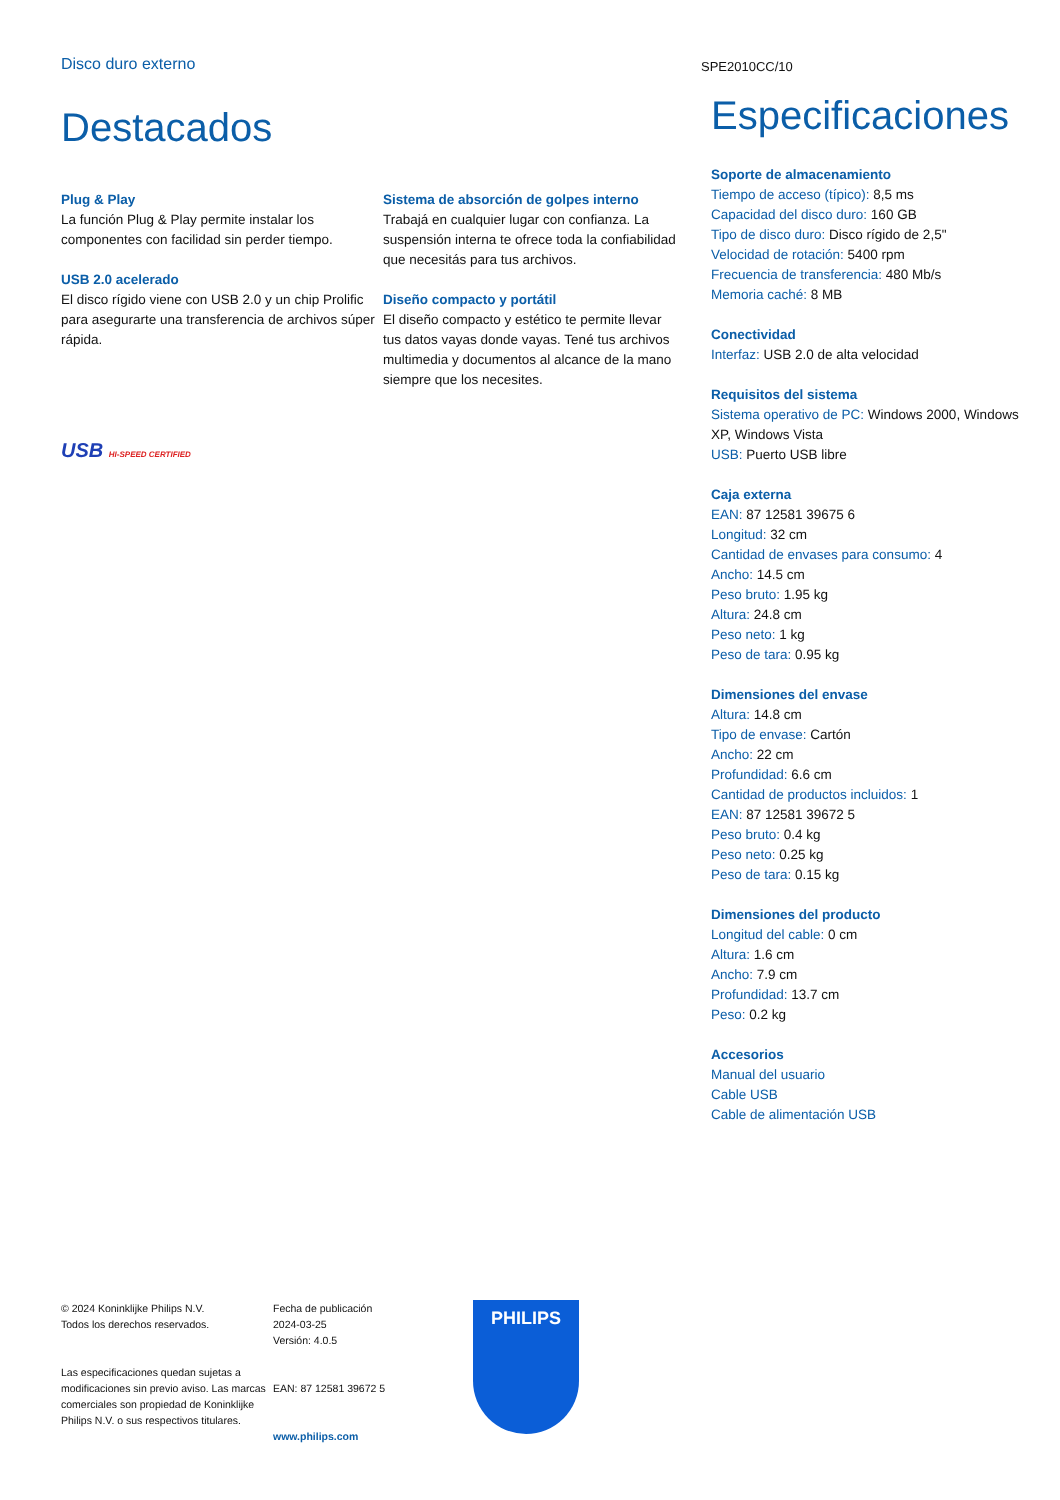Disco duro externo
SPE2010CC/10
Destacados
Plug & Play
La función Plug & Play permite instalar los componentes con facilidad sin perder tiempo.
USB 2.0 acelerado
El disco rígido viene con USB 2.0 y un chip Prolific para asegurarte una transferencia de archivos súper rápida.
USB HI-SPEED CERTIFIED
Sistema de absorción de golpes interno
Trabajá en cualquier lugar con confianza. La suspensión interna te ofrece toda la confiabilidad que necesitás para tus archivos.
Diseño compacto y portátil
El diseño compacto y estético te permite llevar tus datos vayas donde vayas. Tené tus archivos multimedia y documentos al alcance de la mano siempre que los necesites.
Especificaciones
Soporte de almacenamiento
Tiempo de acceso (típico): 8,5 ms
Capacidad del disco duro: 160 GB
Tipo de disco duro: Disco rígido de 2,5"
Velocidad de rotación: 5400 rpm
Frecuencia de transferencia: 480 Mb/s
Memoria caché: 8 MB
Conectividad
Interfaz: USB 2.0 de alta velocidad
Requisitos del sistema
Sistema operativo de PC: Windows 2000, Windows XP, Windows Vista
USB: Puerto USB libre
Caja externa
EAN: 87 12581 39675 6
Longitud: 32 cm
Cantidad de envases para consumo: 4
Ancho: 14.5 cm
Peso bruto: 1.95 kg
Altura: 24.8 cm
Peso neto: 1 kg
Peso de tara: 0.95 kg
Dimensiones del envase
Altura: 14.8 cm
Tipo de envase: Cartón
Ancho: 22 cm
Profundidad: 6.6 cm
Cantidad de productos incluidos: 1
EAN: 87 12581 39672 5
Peso bruto: 0.4 kg
Peso neto: 0.25 kg
Peso de tara: 0.15 kg
Dimensiones del producto
Longitud del cable: 0 cm
Altura: 1.6 cm
Ancho: 7.9 cm
Profundidad: 13.7 cm
Peso: 0.2 kg
Accesorios
Manual del usuario
Cable USB
Cable de alimentación USB
© 2024 Koninklijke Philips N.V.
Todos los derechos reservados.
Las especificaciones quedan sujetas a modificaciones sin previo aviso. Las marcas comerciales son propiedad de Koninklijke Philips N.V. o sus respectivos titulares.
Fecha de publicación
2024-03-25
Versión: 4.0.5
EAN: 87 12581 39672 5
www.philips.com
PHILIPS